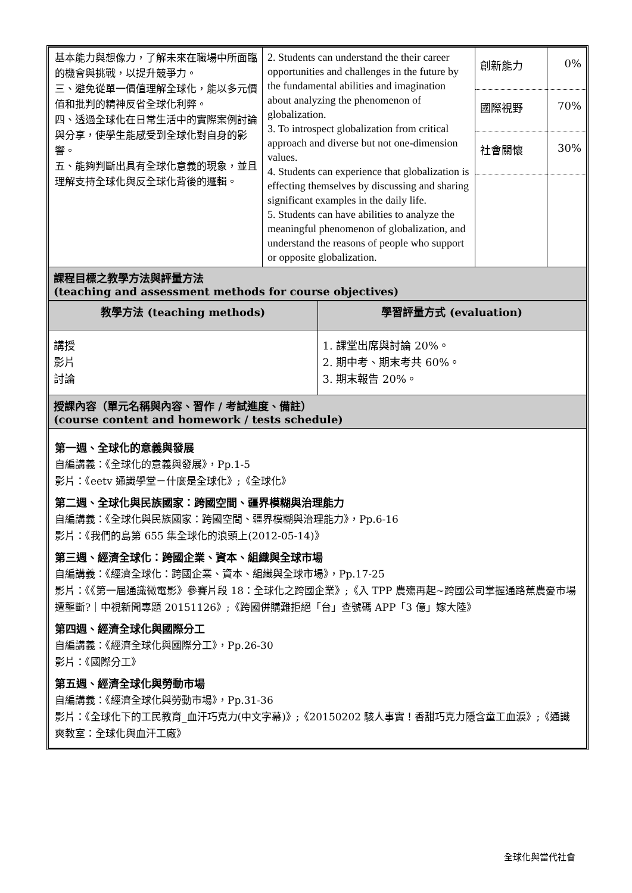| 基本能力與想像力，了解未來在職場中所面臨的機會與挑戰，以提升競爭力。 三、避免從單一價值理解全球化，能以多元價值和批判的精神反省全球化利弊。 四、透過全球化在日常生活中的實際案例討論與分享，使學生能感受到全球化對自身的影響。 五、能夠判斷出具有全球化意義的現象，並且理解支持全球化與反全球化背後的邏輯。 | 2. Students can understand the their career opportunities and challenges in the future by the fundamental abilities and imagination about analyzing the phenomenon of globalization. 3. To introspect globalization from critical approach and diverse but not one-dimension values. 4. Students can experience that globalization is effecting themselves by discussing and sharing significant examples in the daily life. 5. Students can have abilities to analyze the meaningful phenomenon of globalization, and understand the reasons of people who support or opposite globalization. | 創新能力 國際視野 社會關懷 | 0% 70% 30% |
| 課程目標之教學方法與評量方法 (teaching and assessment methods for course objectives) | | | |
| 教學方法 (teaching methods) | 學習評量方式 (evaluation) |
| --- | --- |
| 講授 影片 討論 | 1. 課堂出席與討論 20%。 2. 期中考、期末考共 60%。 3. 期末報告 20%。 |
| 授課內容（單元名稱與內容、習作 / 考試進度、備註） (course content and homework / tests schedule) | |
| 第一週、全球化的意義與發展 自編講義：《全球化的意義與發展》，Pp.1-5 影片：《eetv 通識學堂－什麼是全球化》;《全球化》 第二週、全球化與民族國家：跨國空間、疆界模糊與治理能力 自編講義：《全球化與民族國家：跨國空間、疆界模糊與治理能力》，Pp.6-16 影片：《我們的島第 655 集全球化的浪頭上(2012-05-14)》 第三週、經濟全球化：跨國企業、資本、組織與全球市場 自編講義：《經濟全球化：跨國企業、資本、組織與全球市場》，Pp.17-25 影片：《《第一屆通識微電影》參賽片段 18：全球化之跨國企業》;《入 TPP 農殤再起~跨國公司掌握通路蕉農憂市場遭壟斷?｜中視新聞專題 20151126》;《跨國併購難拒絕「台」查號碼 APP「3 億」嫁大陸》 第四週、經濟全球化與國際分工 自編講義：《經濟全球化與國際分工》，Pp.26-30 影片：《國際分工》 第五週、經濟全球化與勞動市場 自編講義：《經濟全球化與勞動市場》，Pp.31-36 影片：《全球化下的工民教育_血汗巧克力(中文字幕)》;《20150202 駭人事實！香甜巧克力隱含童工血淚》;《通識爽教室：全球化與血汗工廠》 | |
全球化與當代社會